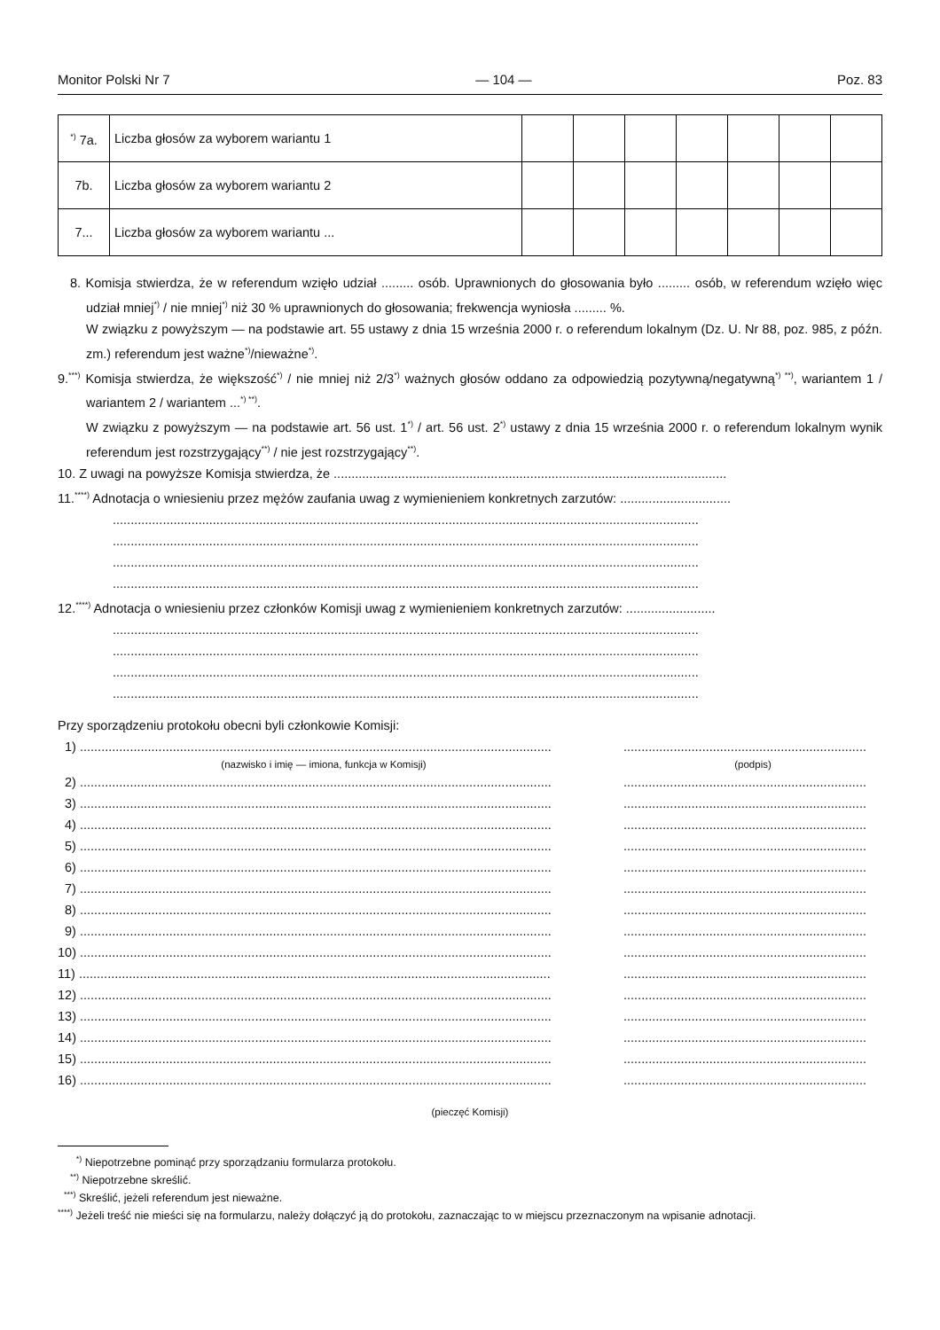Monitor Polski Nr 7 — 104 — Poz. 83
| <sup>*)</sup> 7a. | Liczba głosów za wyborem wariantu 1 | | | | | | | |
| 7b. | Liczba głosów za wyborem wariantu 2 | | | | | | | |
| 7... | Liczba głosów za wyborem wariantu ... | | | | | | | |
8. Komisja stwierdza, że w referendum wzięło udział ......... osób. Uprawnionych do głosowania było ......... osób, w referendum wzięło więc udział mniej<sup>*)</sup> / nie mniej<sup>*)</sup> niż 30 % uprawnionych do głosowania; frekwencja wyniosła ......... %.
W związku z powyższym — na podstawie art. 55 ustawy z dnia 15 września 2000 r. o referendum lokalnym (Dz. U. Nr 88, poz. 985, z późn. zm.) referendum jest ważne<sup>*)</sup>/nieważne<sup>*)</sup>.
9.<sup>***)</sup> Komisja stwierdza, że większość<sup>*)</sup> / nie mniej niż 2/3<sup>*)</sup> ważnych głosów oddano za odpowiedzią pozytywną/negatywną<sup>*) **)</sup>, wariantem 1 / wariantem 2 / wariantem ...<sup>*) **)</sup>.
W związku z powyższym — na podstawie art. 56 ust. 1<sup>*)</sup> / art. 56 ust. 2<sup>*)</sup> ustawy z dnia 15 września 2000 r. o referendum lokalnym wynik referendum jest rozstrzygający<sup>**)</sup> / nie jest rozstrzygający<sup>**)</sup>.
10. Z uwagi na powyższe Komisja stwierdza, że ..............................................................................................................
11.<sup>****)</sup> Adnotacja o wniesieniu przez mężów zaufania uwag z wymienieniem konkretnych zarzutów: ...............................
....................................................................................................................................................................
....................................................................................................................................................................
....................................................................................................................................................................
....................................................................................................................................................................
12.<sup>****)</sup> Adnotacja o wniesieniu przez członków Komisji uwag z wymienieniem konkretnych zarzutów: .........................
....................................................................................................................................................................
....................................................................................................................................................................
....................................................................................................................................................................
....................................................................................................................................................................
Przy sporządzeniu protokołu obecni byli członkowie Komisji:
1) .................................................................................................................................... ....................................................................
(nazwisko i imię — imiona, funkcja w Komisji) (podpis)
2) .................................................................................................................................... ....................................................................
3) .................................................................................................................................... ....................................................................
4) .................................................................................................................................... ....................................................................
5) .................................................................................................................................... ....................................................................
6) .................................................................................................................................... ....................................................................
7) .................................................................................................................................... ....................................................................
8) .................................................................................................................................... ....................................................................
9) .................................................................................................................................... ....................................................................
10) .................................................................................................................................... ....................................................................
11) .................................................................................................................................... ....................................................................
12) .................................................................................................................................... ....................................................................
13) .................................................................................................................................... ....................................................................
14) .................................................................................................................................... ....................................................................
15) .................................................................................................................................... ....................................................................
16) .................................................................................................................................... ....................................................................
(pieczęć Komisji)
<sup>*)</sup> Niepotrzebne pominąć przy sporządzaniu formularza protokołu.
<sup>**)</sup> Niepotrzebne skreślić.
<sup>***)</sup> Skreślić, jeżeli referendum jest nieważne.
<sup>****)</sup> Jeżeli treść nie mieści się na formularzu, należy dołączyć ją do protokołu, zaznaczając to w miejscu przeznaczonym na wpisanie adnotacji.